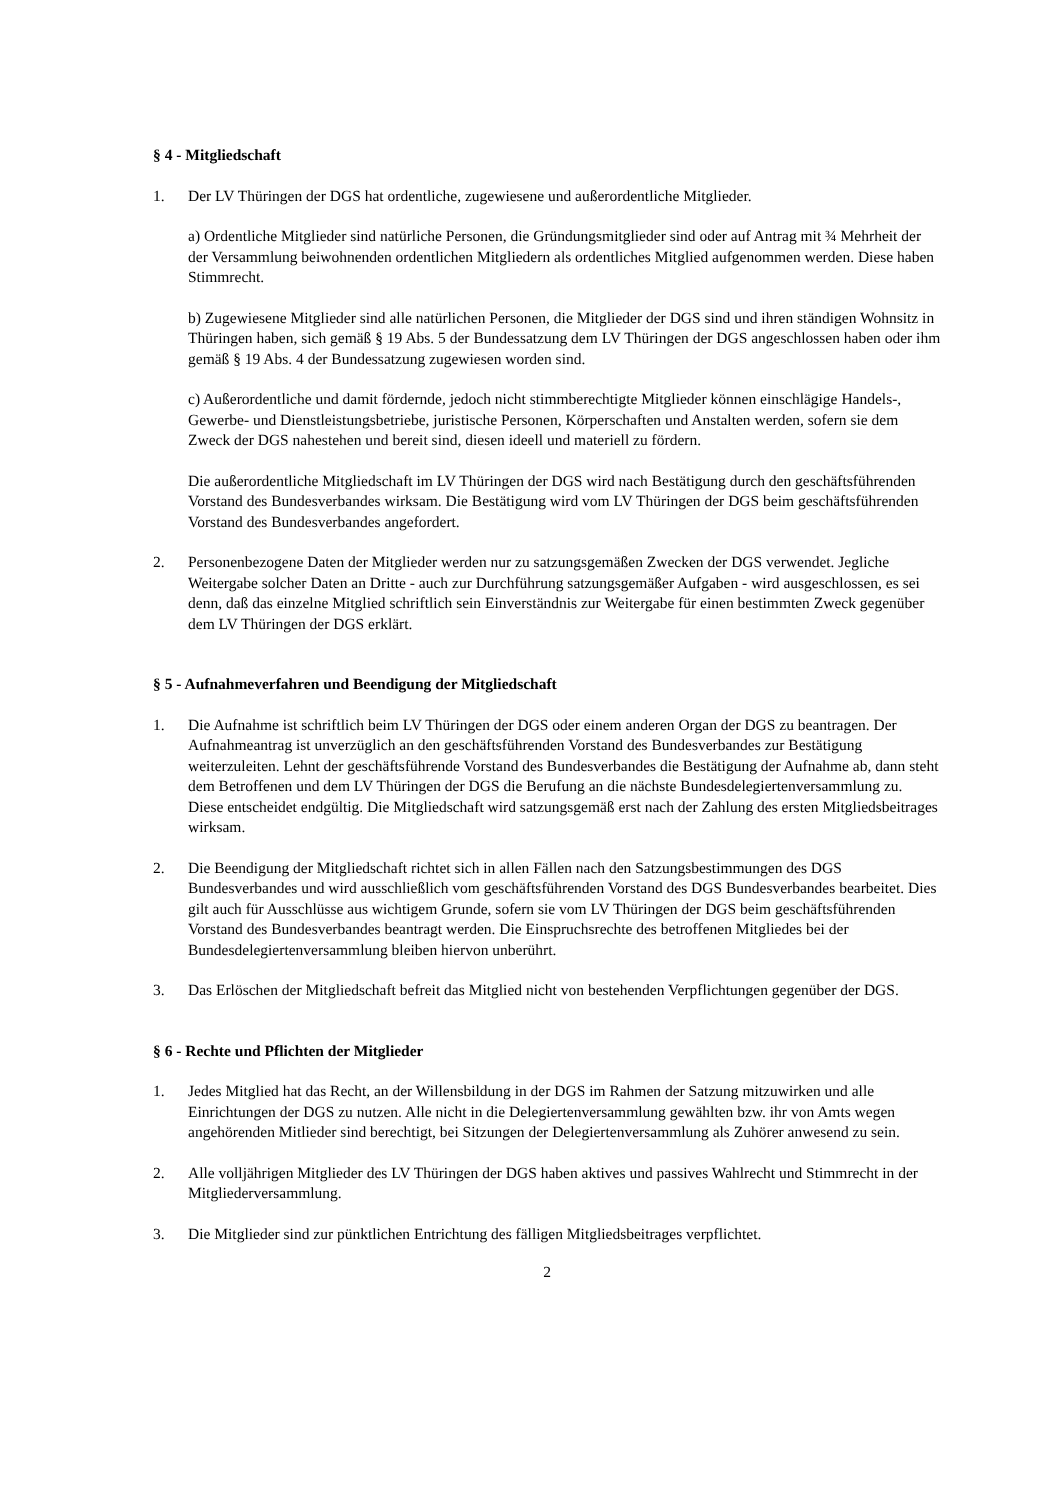§ 4 - Mitgliedschaft
1. Der LV Thüringen der DGS hat ordentliche, zugewiesene und außerordentliche Mitglieder.
a) Ordentliche Mitglieder sind natürliche Personen, die Gründungsmitglieder sind oder auf Antrag mit ¾ Mehrheit der der Versammlung beiwohnenden ordentlichen Mitgliedern als ordentliches Mitglied aufgenommen werden. Diese haben Stimmrecht.
b) Zugewiesene Mitglieder sind alle natürlichen Personen, die Mitglieder der DGS sind und ihren ständigen Wohnsitz in Thüringen haben, sich gemäß § 19 Abs. 5 der Bundessatzung dem LV Thüringen der DGS angeschlossen haben oder ihm gemäß § 19 Abs. 4 der Bundessatzung zugewiesen worden sind.
c) Außerordentliche und damit fördernde, jedoch nicht stimmberechtigte Mitglieder können einschlägige Handels-, Gewerbe- und Dienstleistungsbetriebe, juristische Personen, Körperschaften und Anstalten werden, sofern sie dem Zweck der DGS nahestehen und bereit sind, diesen ideell und materiell zu fördern.
Die außerordentliche Mitgliedschaft im LV Thüringen der DGS wird nach Bestätigung durch den geschäftsführenden Vorstand des Bundesverbandes wirksam. Die Bestätigung wird vom LV Thüringen der DGS beim geschäftsführenden Vorstand des Bundesverbandes angefordert.
2. Personenbezogene Daten der Mitglieder werden nur zu satzungsgemäßen Zwecken der DGS verwendet. Jegliche Weitergabe solcher Daten an Dritte - auch zur Durchführung satzungsgemäßer Aufgaben - wird ausgeschlossen, es sei denn, daß das einzelne Mitglied schriftlich sein Einverständnis zur Weitergabe für einen bestimmten Zweck gegenüber dem LV Thüringen der DGS erklärt.
§ 5 - Aufnahmeverfahren und Beendigung der Mitgliedschaft
1. Die Aufnahme ist schriftlich beim LV Thüringen der DGS oder einem anderen Organ der DGS zu beantragen. Der Aufnahmeantrag ist unverzüglich an den geschäftsführenden Vorstand des Bundesverbandes zur Bestätigung weiterzuleiten. Lehnt der geschäftsführende Vorstand des Bundesverbandes die Bestätigung der Aufnahme ab, dann steht dem Betroffenen und dem LV Thüringen der DGS die Berufung an die nächste Bundesdelegiertenversammlung zu. Diese entscheidet endgültig. Die Mitgliedschaft wird satzungsgemäß erst nach der Zahlung des ersten Mitgliedsbeitrages wirksam.
2. Die Beendigung der Mitgliedschaft richtet sich in allen Fällen nach den Satzungsbestimmungen des DGS Bundesverbandes und wird ausschließlich vom geschäftsführenden Vorstand des DGS Bundesverbandes bearbeitet. Dies gilt auch für Ausschlüsse aus wichtigem Grunde, sofern sie vom LV Thüringen der DGS beim geschäftsführenden Vorstand des Bundesverbandes beantragt werden. Die Einspruchsrechte des betroffenen Mitgliedes bei der Bundesdelegiertenversammlung bleiben hiervon unberührt.
3. Das Erlöschen der Mitgliedschaft befreit das Mitglied nicht von bestehenden Verpflichtungen gegenüber der DGS.
§ 6 - Rechte und Pflichten der Mitglieder
1. Jedes Mitglied hat das Recht, an der Willensbildung in der DGS im Rahmen der Satzung mitzuwirken und alle Einrichtungen der DGS zu nutzen. Alle nicht in die Delegiertenversammlung gewählten bzw. ihr von Amts wegen angehörenden Mitlieder sind berechtigt, bei Sitzungen der Delegiertenversammlung als Zuhörer anwesend zu sein.
2. Alle volljährigen Mitglieder des LV Thüringen der DGS haben aktives und passives Wahlrecht und Stimmrecht in der Mitgliederversammlung.
3. Die Mitglieder sind zur pünktlichen Entrichtung des fälligen Mitgliedsbeitrages verpflichtet.
2